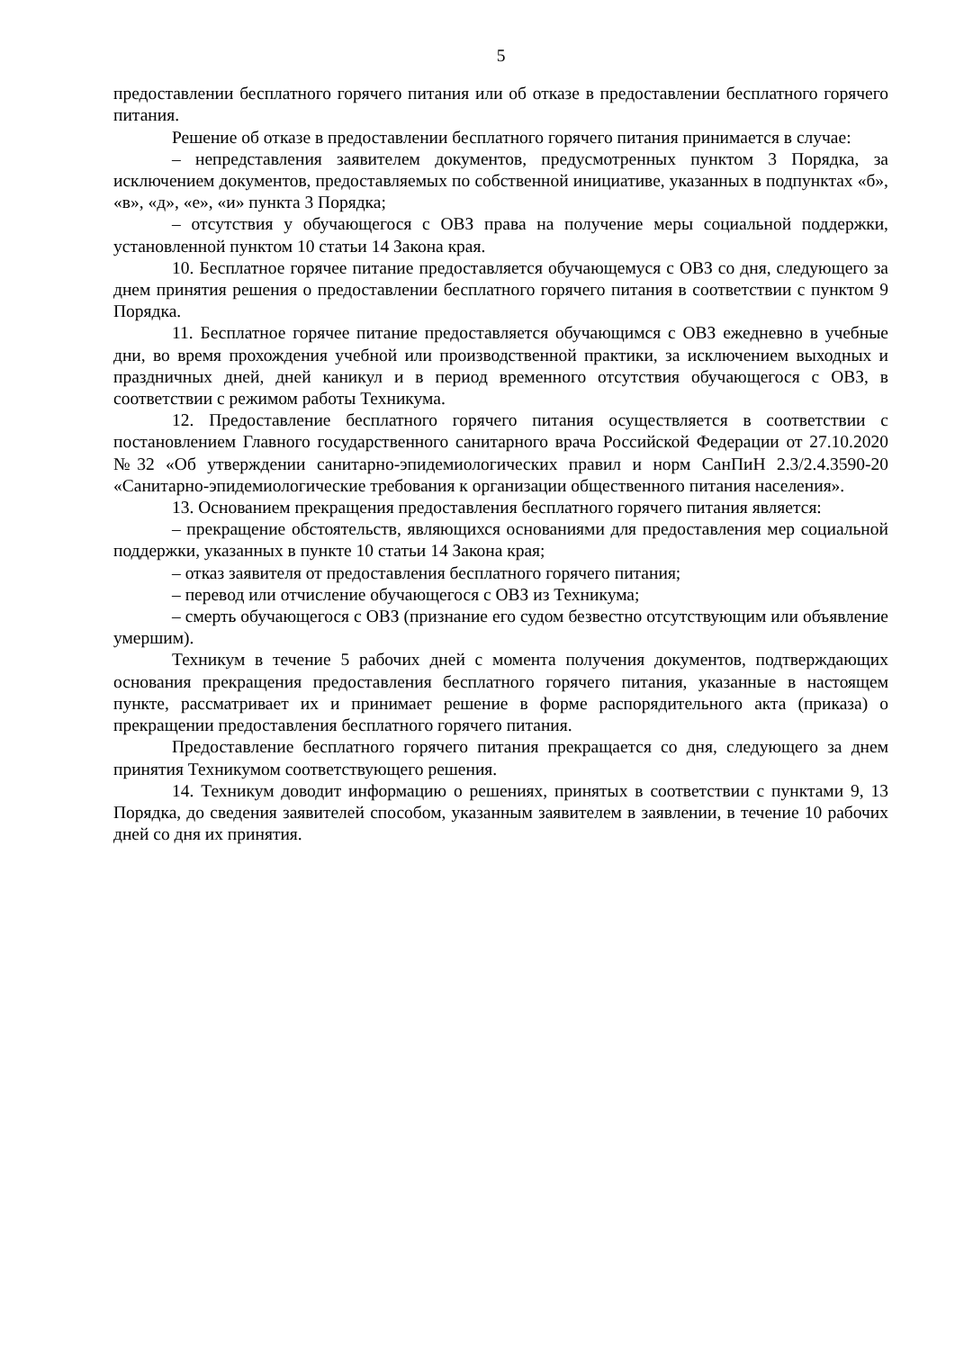5
предоставлении бесплатного горячего питания или об отказе в предоставлении бесплатного горячего питания.
Решение об отказе в предоставлении бесплатного горячего питания принимается в случае:
– непредставления заявителем документов, предусмотренных пунктом 3 Порядка, за исключением документов, предоставляемых по собственной инициативе, указанных в подпунктах «б», «в», «д», «е», «и» пункта 3 Порядка;
– отсутствия у обучающегося с ОВЗ права на получение меры социальной поддержки, установленной пунктом 10 статьи 14 Закона края.
10. Бесплатное горячее питание предоставляется обучающемуся с ОВЗ со дня, следующего за днем принятия решения о предоставлении бесплатного горячего питания в соответствии с пунктом 9 Порядка.
11. Бесплатное горячее питание предоставляется обучающимся с ОВЗ ежедневно в учебные дни, во время прохождения учебной или производственной практики, за исключением выходных и праздничных дней, дней каникул и в период временного отсутствия обучающегося с ОВЗ, в соответствии с режимом работы Техникума.
12. Предоставление бесплатного горячего питания осуществляется в соответствии с постановлением Главного государственного санитарного врача Российской Федерации от 27.10.2020 №32 «Об утверждении санитарно-эпидемиологических правил и норм СанПиН 2.3/2.4.3590-20 «Санитарно-эпидемиологические требования к организации общественного питания населения».
13. Основанием прекращения предоставления бесплатного горячего питания является:
– прекращение обстоятельств, являющихся основаниями для предоставления мер социальной поддержки, указанных в пункте 10 статьи 14 Закона края;
– отказ заявителя от предоставления бесплатного горячего питания;
– перевод или отчисление обучающегося с ОВЗ из Техникума;
– смерть обучающегося с ОВЗ (признание его судом безвестно отсутствующим или объявление умершим).
Техникум в течение 5 рабочих дней с момента получения документов, подтверждающих основания прекращения предоставления бесплатного горячего питания, указанные в настоящем пункте, рассматривает их и принимает решение в форме распорядительного акта (приказа) о прекращении предоставления бесплатного горячего питания.
Предоставление бесплатного горячего питания прекращается со дня, следующего за днем принятия Техникумом соответствующего решения.
14. Техникум доводит информацию о решениях, принятых в соответствии с пунктами 9, 13 Порядка, до сведения заявителей способом, указанным заявителем в заявлении, в течение 10 рабочих дней со дня их принятия.